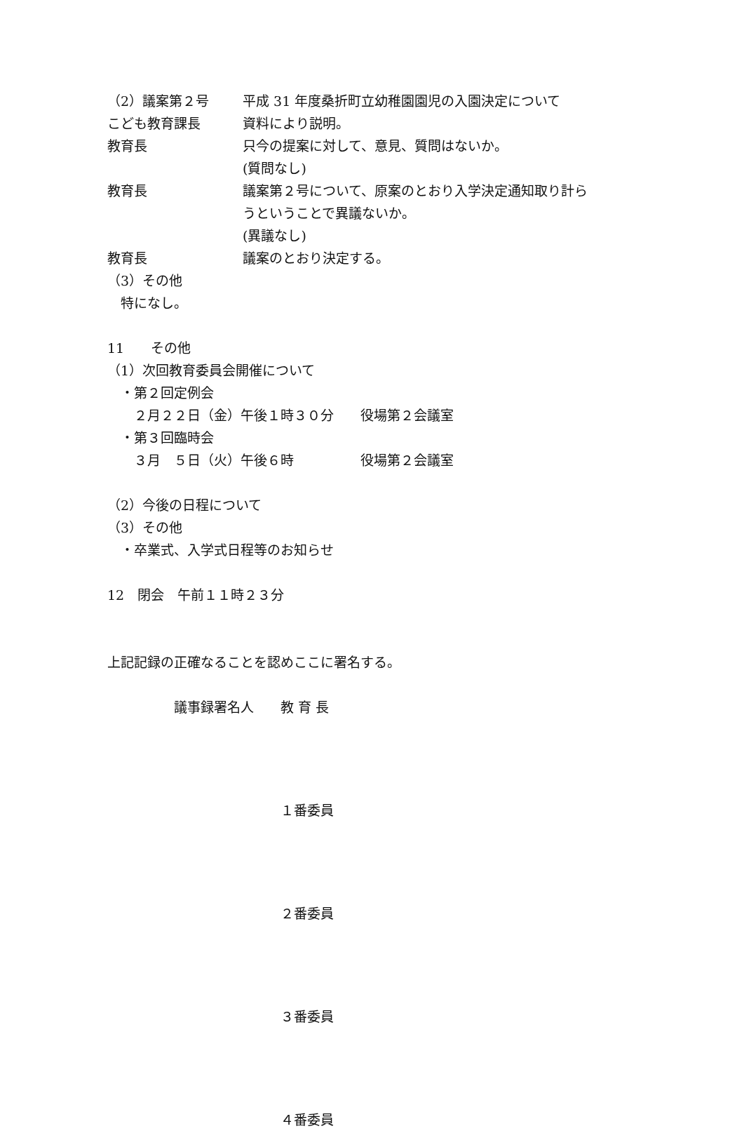（2）議案第２号 平成 31 年度桑折町立幼稚園園児の入園決定について
こども教育課長 資料により説明。
教育長 只今の提案に対して、意見、質問はないか。
(質問なし)
教育長 議案第２号について、原案のとおり入学決定通知取り計ら
うということで異議ないか。
(異議なし)
教育長 議案のとおり決定する。
（3）その他
　特になし。
11　　その他
（1）次回教育委員会開催について
　・第２回定例会
　　２月２２日（金）午後１時３０分　　役場第２会議室
　・第３回臨時会
　　３月　５日（火）午後６時　　　　　役場第２会議室
（2）今後の日程について
（3）その他
　・卒業式、入学式日程等のお知らせ
12　閉会　午前１１時２３分
上記記録の正確なることを認めここに署名する。
　　　　　議事録署名人　　教 育 長
　　　　　　　　　　　　　１番委員
　　　　　　　　　　　　　２番委員
　　　　　　　　　　　　　３番委員
　　　　　　　　　　　　　４番委員